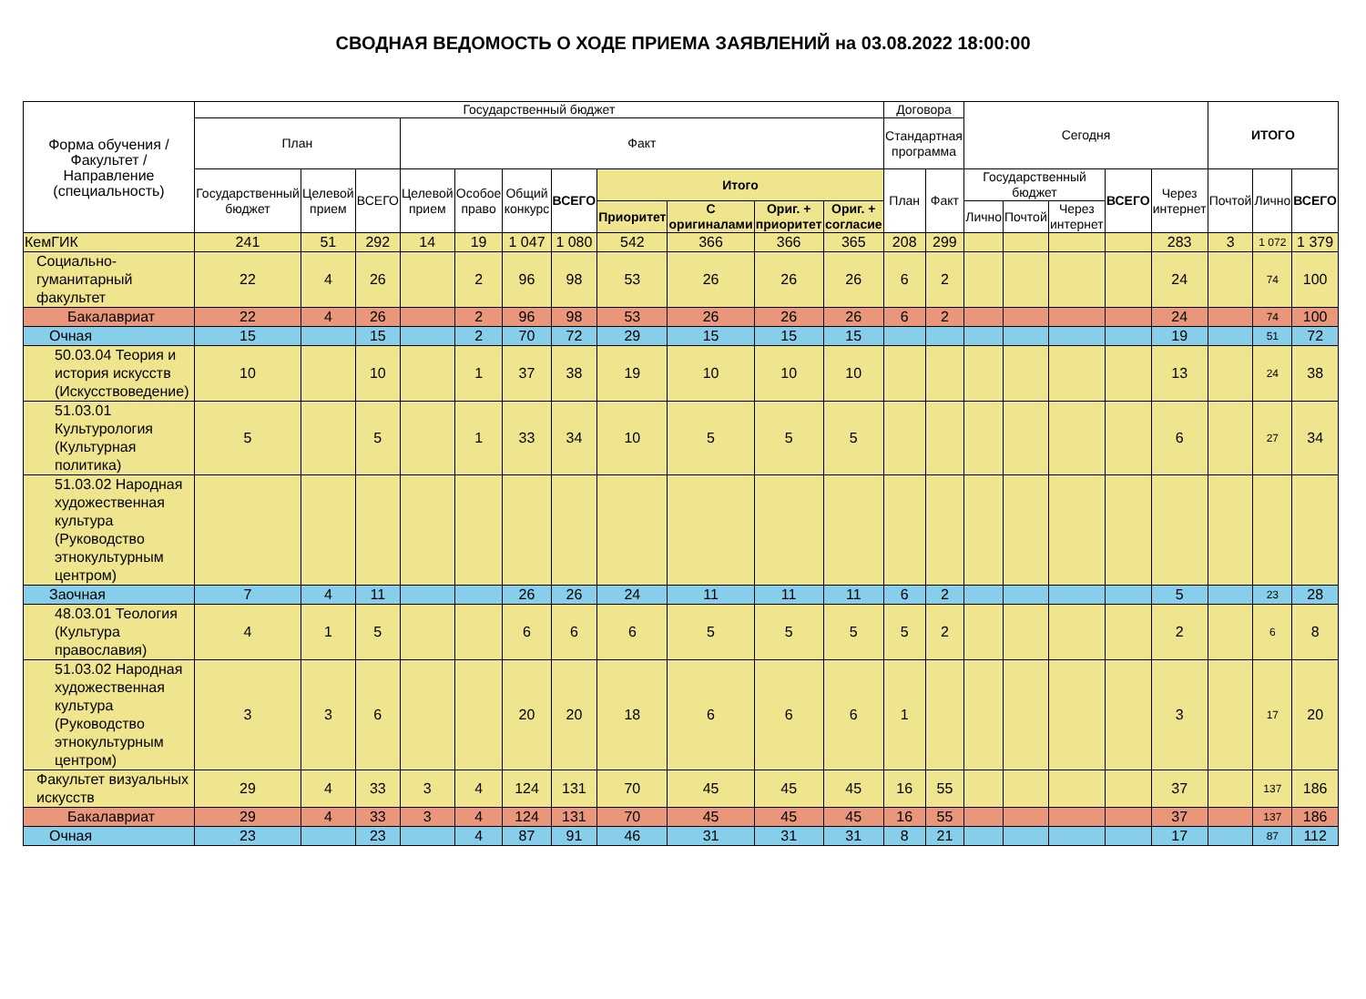СВОДНАЯ ВЕДОМОСТЬ О ХОДЕ ПРИЕМА ЗАЯВЛЕНИЙ на 03.08.2022 18:00:00
| Форма обучения / Факультет / Направление (специальность) | Государственный бюджет | | | | | | | | | | | Договора | | Сегодня | | | | | ИТОГО | | |
| --- | --- | --- | --- | --- | --- | --- | --- | --- | --- | --- | --- | --- | --- | --- | --- | --- | --- | --- | --- | --- | --- |
| | План | | | Факт | | | | | | | | Стандартная программа | | | | | | | | | |
| | Государственный бюджет | Целевой прием | ВСЕГО | Целевой прием | Особое право | Общий конкурс | ВСЕГО | Итого | | | | План | Факт | Государственный бюджет | | | ВСЕГО | Через интернет | Почтой | Лично | ВСЕГО |
| | | | | | | | | Приоритет | С оригиналами | Ориг. + приоритет | Ориг. + согласие | | | Лично | Почтой | Через интернет | | | | | |
| КемГИК | 241 | 51 | 292 | 14 | 19 | 1 047 | 1 080 | 542 | 366 | 366 | 365 | 208 | 299 | | | | | 283 | 3 | 1 072 | 1 379 |
| Социально-гуманитарный факультет | 22 | 4 | 26 | | 2 | 96 | 98 | 53 | 26 | 26 | 26 | 6 | 2 | | | | | 24 | | 74 | 100 |
| Бакалавриат | 22 | 4 | 26 | | 2 | 96 | 98 | 53 | 26 | 26 | 26 | 6 | 2 | | | | | 24 | | 74 | 100 |
| Очная | 15 | | 15 | | 2 | 70 | 72 | 29 | 15 | 15 | 15 | | | | | | | 19 | | 51 | 72 |
| 50.03.04 Теория и история искусств (Искусствоведение) | 10 | | 10 | | 1 | 37 | 38 | 19 | 10 | 10 | 10 | | | | | | | 13 | | 24 | 38 |
| 51.03.01 Культурология (Культурная политика) | 5 | | 5 | | 1 | 33 | 34 | 10 | 5 | 5 | 5 | | | | | | | 6 | | 27 | 34 |
| 51.03.02 Народная художественная культура (Руководство этнокультурным центром) | | | | | | | | | | | | | | | | | | | | | |
| Заочная | 7 | 4 | 11 | | | 26 | 26 | 24 | 11 | 11 | 11 | 6 | 2 | | | | | 5 | | 23 | 28 |
| 48.03.01 Теология (Культура православия) | 4 | 1 | 5 | | | 6 | 6 | 6 | 5 | 5 | 5 | 5 | 2 | | | | | 2 | | 6 | 8 |
| 51.03.02 Народная художественная культура (Руководство этнокультурным центром) | 3 | 3 | 6 | | | 20 | 20 | 18 | 6 | 6 | 6 | 1 | | | | | | 3 | | 17 | 20 |
| Факультет визуальных искусств | 29 | 4 | 33 | 3 | 4 | 124 | 131 | 70 | 45 | 45 | 45 | 16 | 55 | | | | | 37 | | 137 | 186 |
| Бакалавриат | 29 | 4 | 33 | 3 | 4 | 124 | 131 | 70 | 45 | 45 | 45 | 16 | 55 | | | | | 37 | | 137 | 186 |
| Очная | 23 | | 23 | | 4 | 87 | 91 | 46 | 31 | 31 | 31 | 8 | 21 | | | | | 17 | | 87 | 112 |